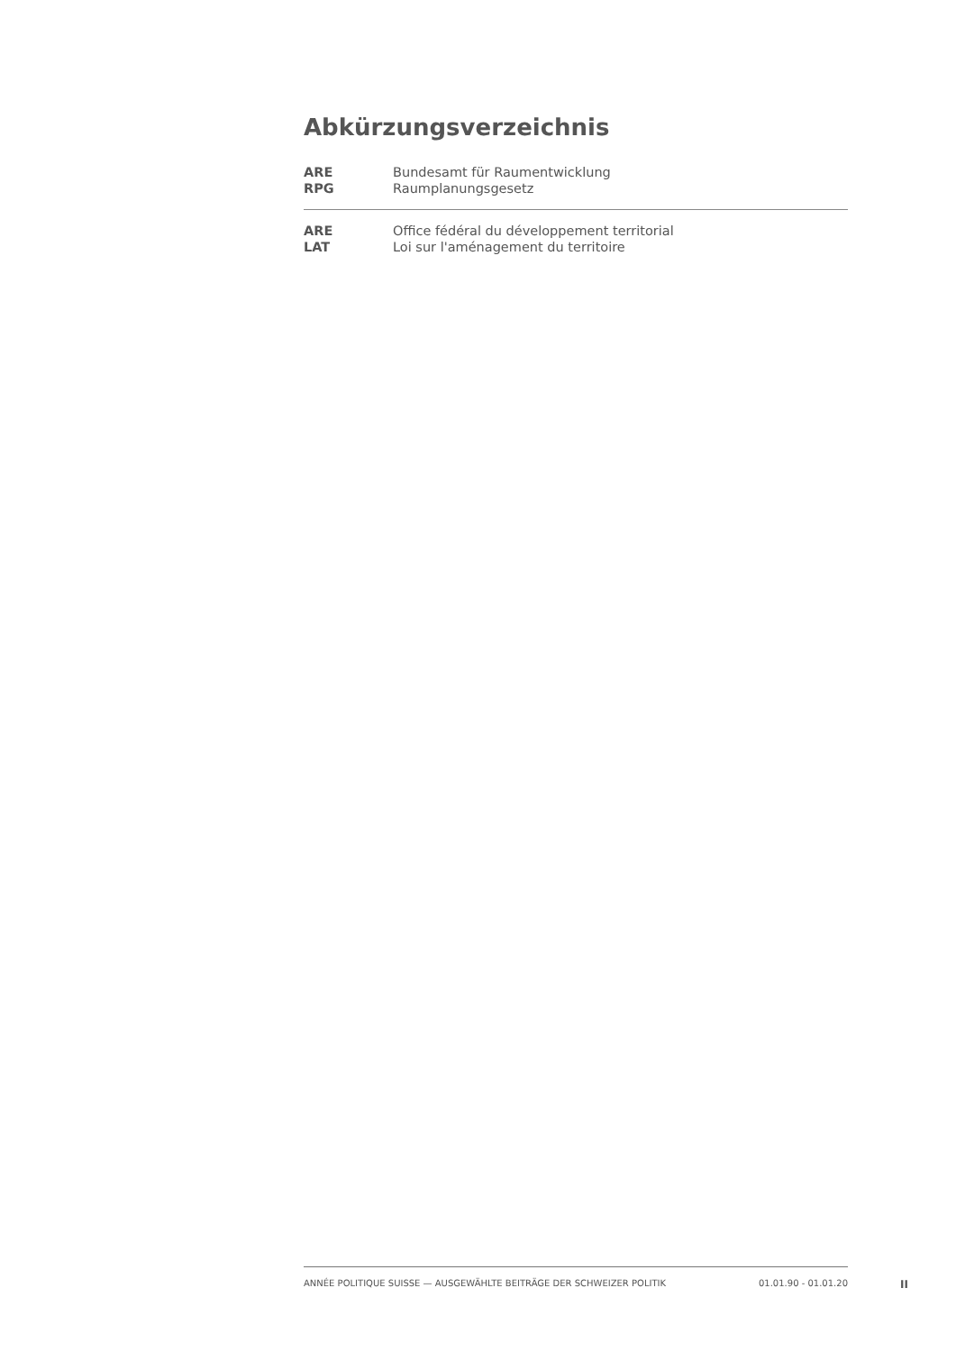Abkürzungsverzeichnis
| ARE | Bundesamt für Raumentwicklung |
| RPG | Raumplanungsgesetz |
| ARE | Office fédéral du développement territorial |
| LAT | Loi sur l'aménagement du territoire |
ANNÉE POLITIQUE SUISSE — AUSGEWÄHLTE BEITRÄGE DER SCHWEIZER POLITIK 01.01.90 - 01.01.20
II